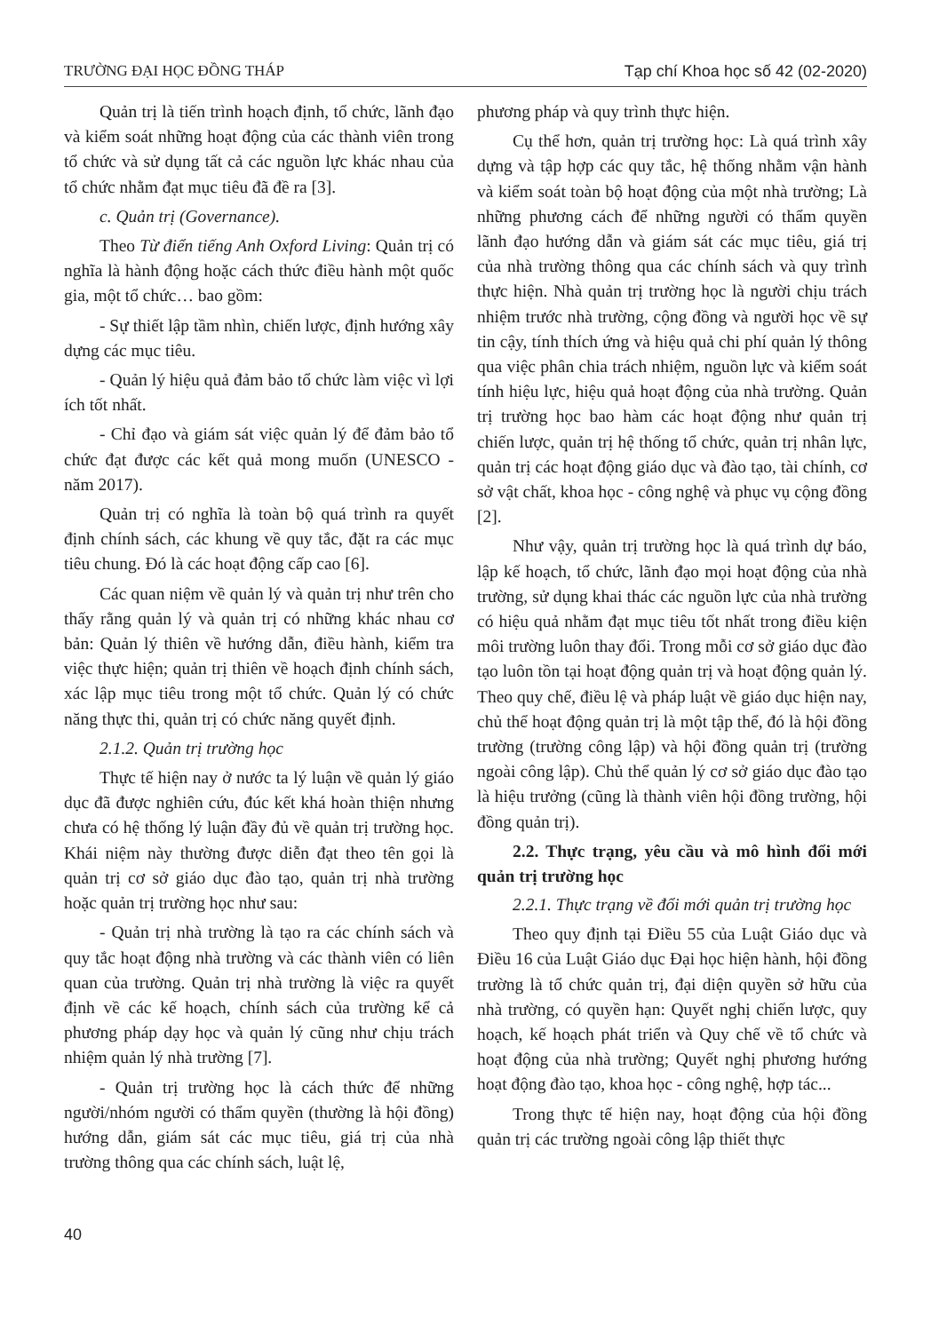TRƯỜNG ĐẠI HỌC ĐỒNG THÁP Tạp chí Khoa học số 42 (02-2020)
Quản trị là tiến trình hoạch định, tổ chức, lãnh đạo và kiểm soát những hoạt động của các thành viên trong tổ chức và sử dụng tất cả các nguồn lực khác nhau của tổ chức nhằm đạt mục tiêu đã đề ra [3].
c. Quản trị (Governance).
Theo Từ điển tiếng Anh Oxford Living: Quản trị có nghĩa là hành động hoặc cách thức điều hành một quốc gia, một tổ chức… bao gồm:
- Sự thiết lập tầm nhìn, chiến lược, định hướng xây dựng các mục tiêu.
- Quản lý hiệu quả đảm bảo tổ chức làm việc vì lợi ích tốt nhất.
- Chỉ đạo và giám sát việc quản lý để đảm bảo tổ chức đạt được các kết quả mong muốn (UNESCO - năm 2017).
Quản trị có nghĩa là toàn bộ quá trình ra quyết định chính sách, các khung về quy tắc, đặt ra các mục tiêu chung. Đó là các hoạt động cấp cao [6].
Các quan niệm về quản lý và quản trị như trên cho thấy rằng quản lý và quản trị có những khác nhau cơ bản: Quản lý thiên về hướng dẫn, điều hành, kiểm tra việc thực hiện; quản trị thiên về hoạch định chính sách, xác lập mục tiêu trong một tổ chức. Quản lý có chức năng thực thi, quản trị có chức năng quyết định.
2.1.2. Quản trị trường học
Thực tế hiện nay ở nước ta lý luận về quản lý giáo dục đã được nghiên cứu, đúc kết khá hoàn thiện nhưng chưa có hệ thống lý luận đầy đủ về quản trị trường học. Khái niệm này thường được diễn đạt theo tên gọi là quản trị cơ sở giáo dục đào tạo, quản trị nhà trường hoặc quản trị trường học như sau:
- Quản trị nhà trường là tạo ra các chính sách và quy tắc hoạt động nhà trường và các thành viên có liên quan của trường. Quản trị nhà trường là việc ra quyết định về các kế hoạch, chính sách của trường kể cả phương pháp dạy học và quản lý cũng như chịu trách nhiệm quản lý nhà trường [7].
- Quản trị trường học là cách thức để những người/nhóm người có thẩm quyền (thường là hội đồng) hướng dẫn, giám sát các mục tiêu, giá trị của nhà trường thông qua các chính sách, luật lệ,
phương pháp và quy trình thực hiện.
Cụ thể hơn, quản trị trường học: Là quá trình xây dựng và tập hợp các quy tắc, hệ thống nhằm vận hành và kiểm soát toàn bộ hoạt động của một nhà trường; Là những phương cách để những người có thẩm quyền lãnh đạo hướng dẫn và giám sát các mục tiêu, giá trị của nhà trường thông qua các chính sách và quy trình thực hiện. Nhà quản trị trường học là người chịu trách nhiệm trước nhà trường, cộng đồng và người học về sự tin cậy, tính thích ứng và hiệu quả chi phí quản lý thông qua việc phân chia trách nhiệm, nguồn lực và kiểm soát tính hiệu lực, hiệu quả hoạt động của nhà trường. Quản trị trường học bao hàm các hoạt động như quản trị chiến lược, quản trị hệ thống tổ chức, quản trị nhân lực, quản trị các hoạt động giáo dục và đào tạo, tài chính, cơ sở vật chất, khoa học - công nghệ và phục vụ cộng đồng [2].
Như vậy, quản trị trường học là quá trình dự báo, lập kế hoạch, tổ chức, lãnh đạo mọi hoạt động của nhà trường, sử dụng khai thác các nguồn lực của nhà trường có hiệu quả nhằm đạt mục tiêu tốt nhất trong điều kiện môi trường luôn thay đổi. Trong mỗi cơ sở giáo dục đào tạo luôn tồn tại hoạt động quản trị và hoạt động quản lý. Theo quy chế, điều lệ và pháp luật về giáo dục hiện nay, chủ thể hoạt động quản trị là một tập thể, đó là hội đồng trường (trường công lập) và hội đồng quản trị (trường ngoài công lập). Chủ thể quản lý cơ sở giáo dục đào tạo là hiệu trưởng (cũng là thành viên hội đồng trường, hội đồng quản trị).
2.2. Thực trạng, yêu cầu và mô hình đổi mới quản trị trường học
2.2.1. Thực trạng về đổi mới quản trị trường học
Theo quy định tại Điều 55 của Luật Giáo dục và Điều 16 của Luật Giáo dục Đại học hiện hành, hội đồng trường là tổ chức quản trị, đại diện quyền sở hữu của nhà trường, có quyền hạn: Quyết nghị chiến lược, quy hoạch, kế hoạch phát triển và Quy chế về tổ chức và hoạt động của nhà trường; Quyết nghị phương hướng hoạt động đào tạo, khoa học - công nghệ, hợp tác...
Trong thực tế hiện nay, hoạt động của hội đồng quản trị các trường ngoài công lập thiết thực
40